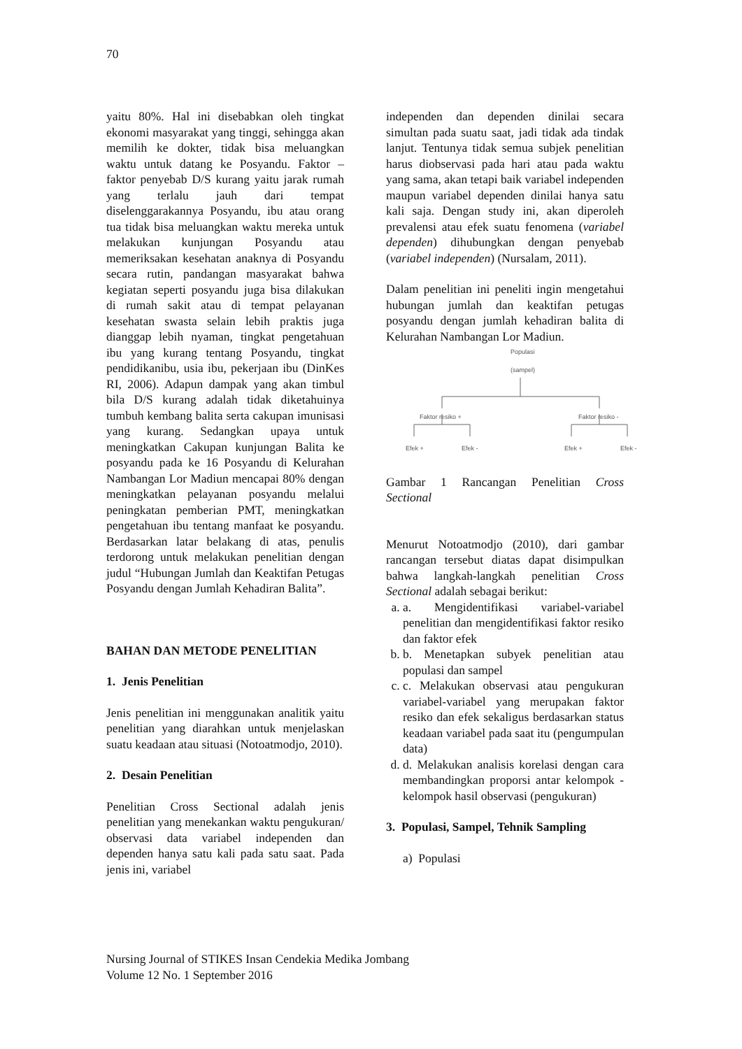70
yaitu 80%. Hal ini disebabkan oleh tingkat ekonomi masyarakat yang tinggi, sehingga akan memilih ke dokter, tidak bisa meluangkan waktu untuk datang ke Posyandu. Faktor – faktor penyebab D/S kurang yaitu jarak rumah yang terlalu jauh dari tempat diselenggarakannya Posyandu, ibu atau orang tua tidak bisa meluangkan waktu mereka untuk melakukan kunjungan Posyandu atau memeriksakan kesehatan anaknya di Posyandu secara rutin, pandangan masyarakat bahwa kegiatan seperti posyandu juga bisa dilakukan di rumah sakit atau di tempat pelayanan kesehatan swasta selain lebih praktis juga dianggap lebih nyaman, tingkat pengetahuan ibu yang kurang tentang Posyandu, tingkat pendidikanibu, usia ibu, pekerjaan ibu (DinKes RI, 2006). Adapun dampak yang akan timbul bila D/S kurang adalah tidak diketahuinya tumbuh kembang balita serta cakupan imunisasi yang kurang. Sedangkan upaya untuk meningkatkan Cakupan kunjungan Balita ke posyandu pada ke 16 Posyandu di Kelurahan Nambangan Lor Madiun mencapai 80% dengan meningkatkan pelayanan posyandu melalui peningkatan pemberian PMT, meningkatkan pengetahuan ibu tentang manfaat ke posyandu. Berdasarkan latar belakang di atas, penulis terdorong untuk melakukan penelitian dengan judul “Hubungan Jumlah dan Keaktifan Petugas Posyandu dengan Jumlah Kehadiran Balita”.
BAHAN DAN METODE PENELITIAN
1. Jenis Penelitian
Jenis penelitian ini menggunakan analitik yaitu penelitian yang diarahkan untuk menjelaskan suatu keadaan atau situasi (Notoatmodjo, 2010).
2. Desain Penelitian
Penelitian Cross Sectional adalah jenis penelitian yang menekankan waktu pengukuran/ observasi data variabel independen dan dependen hanya satu kali pada satu saat. Pada jenis ini, variabel
independen dan dependen dinilai secara simultan pada suatu saat, jadi tidak ada tindak lanjut. Tentunya tidak semua subjek penelitian harus diobservasi pada hari atau pada waktu yang sama, akan tetapi baik variabel independen maupun variabel dependen dinilai hanya satu kali saja. Dengan study ini, akan diperoleh prevalensi atau efek suatu fenomena (variabel dependen) dihubungkan dengan penyebab (variabel independen) (Nursalam, 2011).
Dalam penelitian ini peneliti ingin mengetahui hubungan jumlah dan keaktifan petugas posyandu dengan jumlah kehadiran balita di Kelurahan Nambangan Lor Madiun.
Populasi
(sampel)
Faktor resiko +
Faktor resiko -
Efek +
Efek -
Efek +
Efek -
Gambar 1 Rancangan Penelitian Cross Sectional
Menurut Notoatmodjo (2010), dari gambar rancangan tersebut diatas dapat disimpulkan bahwa langkah-langkah penelitian Cross Sectional adalah sebagai berikut:
a. a. Mengidentifikasi variabel-variabel penelitian dan mengidentifikasi faktor resiko dan faktor efek
b. b. Menetapkan subyek penelitian atau populasi dan sampel
c. c. Melakukan observasi atau pengukuran variabel-variabel yang merupakan faktor resiko dan efek sekaligus berdasarkan status keadaan variabel pada saat itu (pengumpulan data)
d. d. Melakukan analisis korelasi dengan cara membandingkan proporsi antar kelompok - kelompok hasil observasi (pengukuran)
3. Populasi, Sampel, Tehnik Sampling
a) Populasi
Nursing Journal of STIKES Insan Cendekia Medika Jombang
Volume 12 No. 1 September 2016